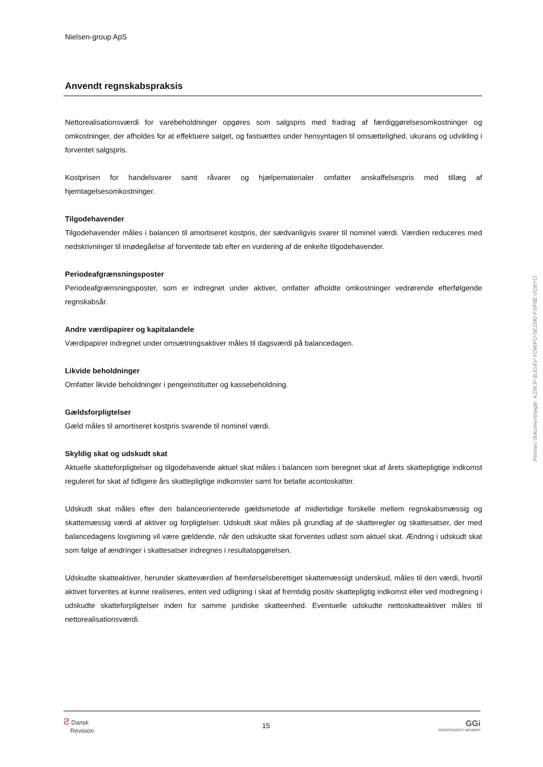Nielsen-group ApS
Anvendt regnskabspraksis
Nettorealisationsværdi for varebeholdninger opgøres som salgspris med fradrag af færdiggørelsesomkostninger og omkostninger, der afholdes for at effektuere salget, og fastsættes under hensyntagen til omsættelighed, ukurans og udvikling i forventet salgspris.
Kostprisen for handelsvarer samt råvarer og hjælpematerialer omfatter anskaffelsespris med tillæg af hjemtagelsesomkostninger.
Tilgodehavender
Tilgodehavender måles i balancen til amortiseret kostpris, der sædvanligvis svarer til nominel værdi. Værdien reduceres med nedskrivninger til imødegåelse af forventede tab efter en vurdering af de enkelte tilgodehavender.
Periodeafgrænsningsposter
Periodeafgrænsningsposter, som er indregnet under aktiver, omfatter afholdte omkostninger vedrørende efterfølgende regnskabsår.
Andre værdipapirer og kapitalandele
Værdipapirer indregnet under omsætningsaktiver måles til dagsværdi på balancedagen.
Likvide beholdninger
Omfatter likvide beholdninger i pengeinstitutter og kassebeholdning.
Gældsforpligtelser
Gæld måles til amortiseret kostpris svarende til nominel værdi.
Skyldig skat og udskudt skat
Aktuelle skatteforpligtelser og tilgodehavende aktuel skat måles i balancen som beregnet skat af årets skattepligtige indkomst reguleret for skat af tidligere års skattepligtige indkomster samt for betalte acontoskatter.
Udskudt skat måles efter den balanceorienterede gældsmetode af midlertidige forskelle mellem regnskabsmæssig og skattemæssig værdi af aktiver og forpligtelser. Udskudt skat måles på grundlag af de skatteregler og skattesatser, der med balancedagens lovgivning vil være gældende, når den udskudte skat forventes udløst som aktuel skat. Ændring i udskudt skat som følge af ændringer i skattesatser indregnes i resultatopgørelsen.
Udskudte skatteaktiver, herunder skatteværdien af fremførselsberettiget skattemæssigt underskud, måles til den værdi, hvortil aktivet forventes at kunne realiseres, enten ved udligning i skat af fremtidig positiv skattepligtig indkomst eller ved modregning i udskudte skatteforpligtelser inden for samme juridiske skatteenhed. Eventuelle udskudte nettoskatteaktiver måles til nettorealisationsværdi.
Penneo dokumentnøgle: KZWJF-BJGXV-YOWFO-5EZM0-FXP8E-0O8YO
Ƨ Dansk
Revision
15 GGi
INDEPENDENT MEMBER